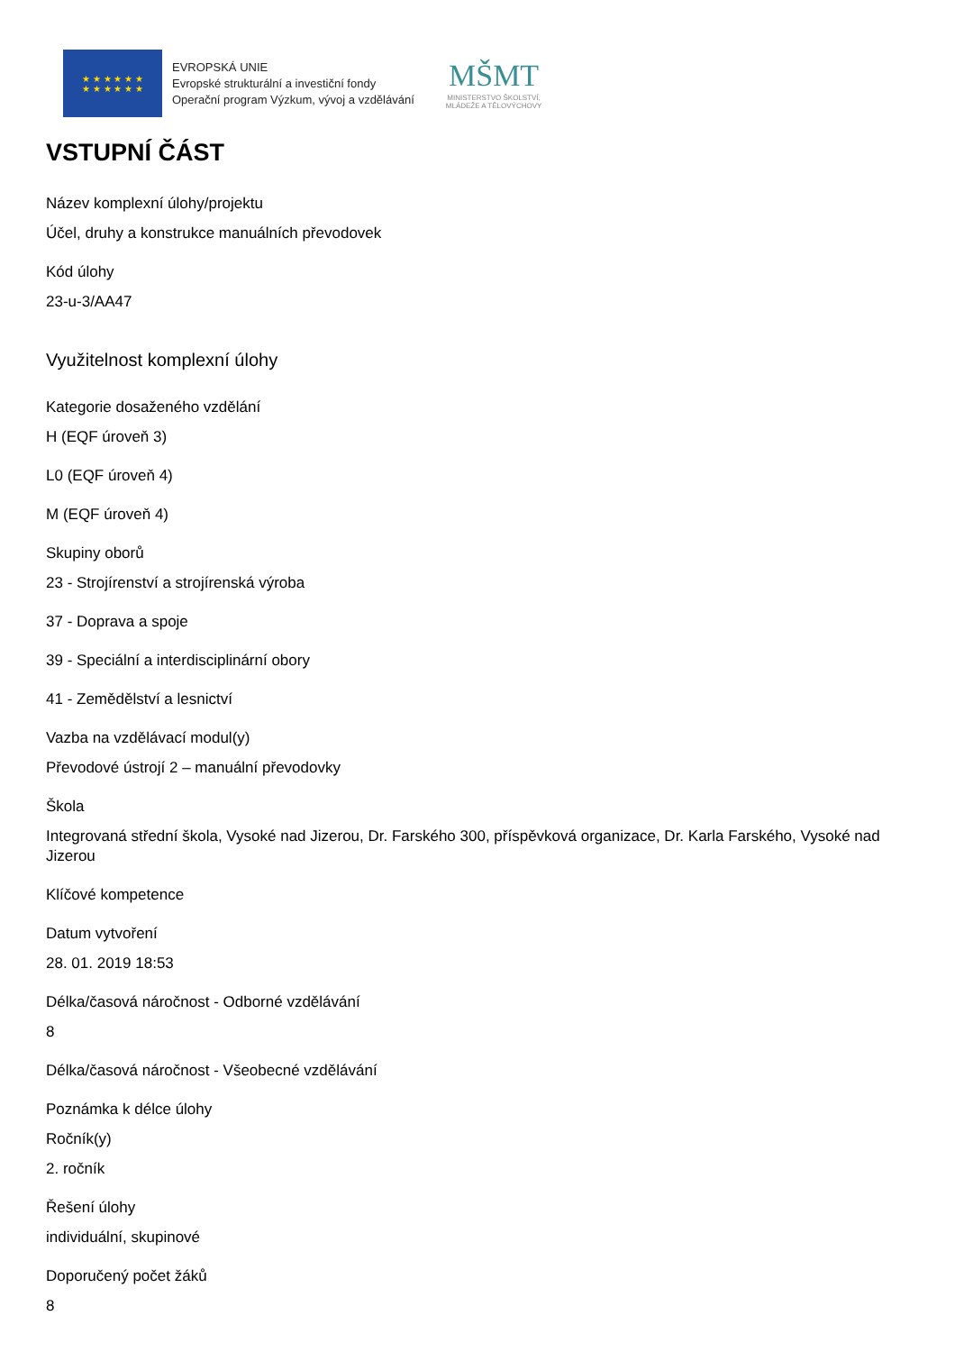★ ★ ★ ★ ★ ★
★ ★ ★ ★ ★ ★
EVROPSKÁ UNIE
Evropské strukturální a investiční fondy
Operační program Výzkum, vývoj a vzdělávání
MŠMT
MINISTERSTVO ŠKOLSTVÍ,
MLÁDEŽE A TĚLOVÝCHOVY
VSTUPNÍ ČÁST
Název komplexní úlohy/projektu
Účel, druhy a konstrukce manuálních převodovek
Kód úlohy
23-u-3/AA47
Využitelnost komplexní úlohy
Kategorie dosaženého vzdělání
H (EQF úroveň 3)
L0 (EQF úroveň 4)
M (EQF úroveň 4)
Skupiny oborů
23 - Strojírenství a strojírenská výroba
37 - Doprava a spoje
39 - Speciální a interdisciplinární obory
41 - Zemědělství a lesnictví
Vazba na vzdělávací modul(y)
Převodové ústrojí 2 – manuální převodovky
Škola
Integrovaná střední škola, Vysoké nad Jizerou, Dr. Farského 300, příspěvková organizace, Dr. Karla Farského, Vysoké nad Jizerou
Klíčové kompetence
Datum vytvoření
28. 01. 2019 18:53
Délka/časová náročnost - Odborné vzdělávání
8
Délka/časová náročnost - Všeobecné vzdělávání
Poznámka k délce úlohy
Ročník(y)
2. ročník
Řešení úlohy
individuální, skupinové
Doporučený počet žáků
8